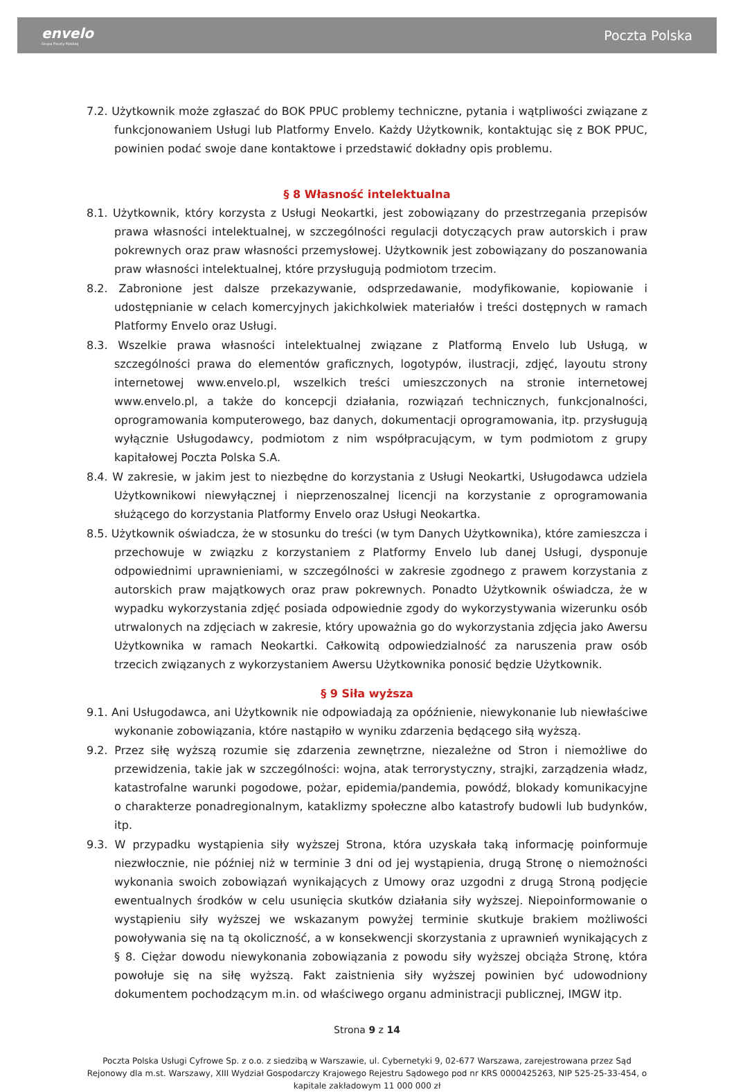envelo
Grupa Poczty Polskiej
Poczta Polska
7.2. Użytkownik może zgłaszać do BOK PPUC problemy techniczne, pytania i wątpliwości związane z funkcjonowaniem Usługi lub Platformy Envelo. Każdy Użytkownik, kontaktując się z BOK PPUC, powinien podać swoje dane kontaktowe i przedstawić dokładny opis problemu.
§ 8 Własność intelektualna
8.1. Użytkownik, który korzysta z Usługi Neokartki, jest zobowiązany do przestrzegania przepisów prawa własności intelektualnej, w szczególności regulacji dotyczących praw autorskich i praw pokrewnych oraz praw własności przemysłowej. Użytkownik jest zobowiązany do poszanowania praw własności intelektualnej, które przysługują podmiotom trzecim.
8.2. Zabronione jest dalsze przekazywanie, odsprzedawanie, modyfikowanie, kopiowanie i udostępnianie w celach komercyjnych jakichkolwiek materiałów i treści dostępnych w ramach Platformy Envelo oraz Usługi.
8.3. Wszelkie prawa własności intelektualnej związane z Platformą Envelo lub Usługą, w szczególności prawa do elementów graficznych, logotypów, ilustracji, zdjęć, layoutu strony internetowej www.envelo.pl, wszelkich treści umieszczonych na stronie internetowej www.envelo.pl, a także do koncepcji działania, rozwiązań technicznych, funkcjonalności, oprogramowania komputerowego, baz danych, dokumentacji oprogramowania, itp. przysługują wyłącznie Usługodawcy, podmiotom z nim współpracującym, w tym podmiotom z grupy kapitałowej Poczta Polska S.A.
8.4. W zakresie, w jakim jest to niezbędne do korzystania z Usługi Neokartki, Usługodawca udziela Użytkownikowi niewyłącznej i nieprzenoszalnej licencji na korzystanie z oprogramowania służącego do korzystania Platformy Envelo oraz Usługi Neokartka.
8.5. Użytkownik oświadcza, że w stosunku do treści (w tym Danych Użytkownika), które zamieszcza i przechowuje w związku z korzystaniem z Platformy Envelo lub danej Usługi, dysponuje odpowiednimi uprawnieniami, w szczególności w zakresie zgodnego z prawem korzystania z autorskich praw majątkowych oraz praw pokrewnych. Ponadto Użytkownik oświadcza, że w wypadku wykorzystania zdjęć posiada odpowiednie zgody do wykorzystywania wizerunku osób utrwalonych na zdjęciach w zakresie, który upoważnia go do wykorzystania zdjęcia jako Awersu Użytkownika w ramach Neokartki. Całkowitą odpowiedzialność za naruszenia praw osób trzecich związanych z wykorzystaniem Awersu Użytkownika ponosić będzie Użytkownik.
§ 9 Siła wyższa
9.1. Ani Usługodawca, ani Użytkownik nie odpowiadają za opóźnienie, niewykonanie lub niewłaściwe wykonanie zobowiązania, które nastąpiło w wyniku zdarzenia będącego siłą wyższą.
9.2. Przez siłę wyższą rozumie się zdarzenia zewnętrzne, niezależne od Stron i niemożliwe do przewidzenia, takie jak w szczególności: wojna, atak terrorystyczny, strajki, zarządzenia władz, katastrofalne warunki pogodowe, pożar, epidemia/pandemia, powódź, blokady komunikacyjne o charakterze ponadregionalnym, kataklizmy społeczne albo katastrofy budowli lub budynków, itp.
9.3. W przypadku wystąpienia siły wyższej Strona, która uzyskała taką informację poinformuje niezwłocznie, nie później niż w terminie 3 dni od jej wystąpienia, drugą Stronę o niemożności wykonania swoich zobowiązań wynikających z Umowy oraz uzgodni z drugą Stroną podjęcie ewentualnych środków w celu usunięcia skutków działania siły wyższej. Niepoinformowanie o wystąpieniu siły wyższej we wskazanym powyżej terminie skutkuje brakiem możliwości powoływania się na tą okoliczność, a w konsekwencji skorzystania z uprawnień wynikających z § 8. Ciężar dowodu niewykonania zobowiązania z powodu siły wyższej obciąża Stronę, która powołuje się na siłę wyższą. Fakt zaistnienia siły wyższej powinien być udowodniony dokumentem pochodzącym m.in. od właściwego organu administracji publicznej, IMGW itp.
Strona 9 z 14
Poczta Polska Usługi Cyfrowe Sp. z o.o. z siedzibą w Warszawie, ul. Cybernetyki 9, 02-677 Warszawa, zarejestrowana przez Sąd Rejonowy dla m.st. Warszawy, XIII Wydział Gospodarczy Krajowego Rejestru Sądowego pod nr KRS 0000425263, NIP 525-25-33-454, o kapitale zakładowym 11 000 000 zł